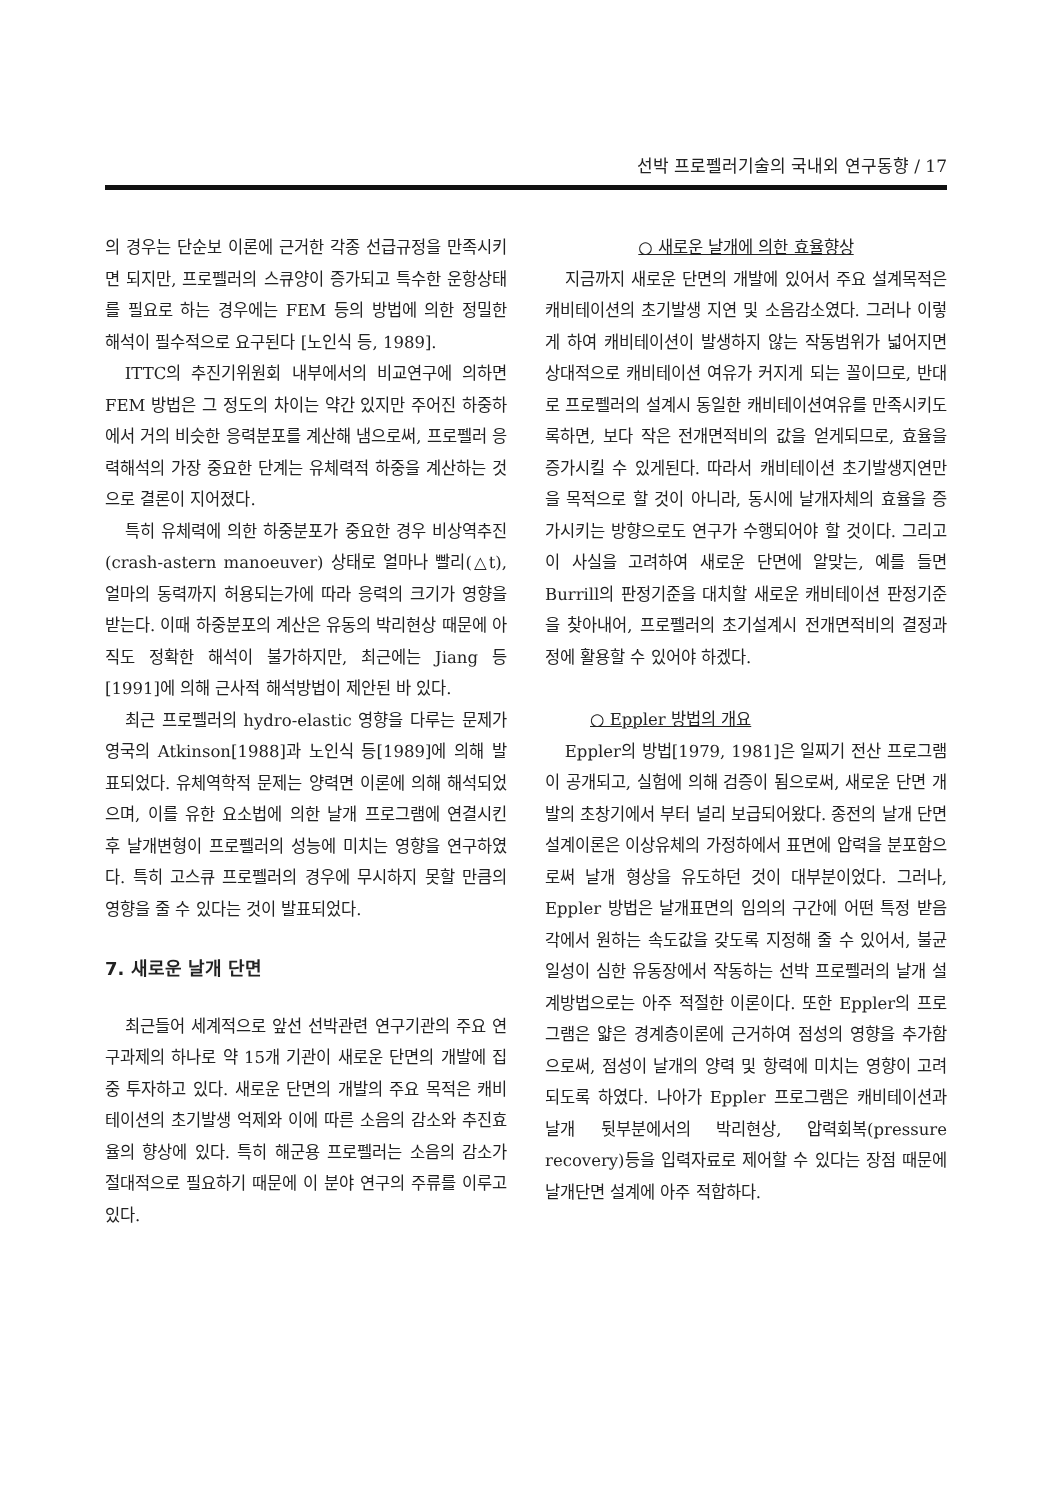선박 프로펠러기술의 국내외 연구동향 / 17
의 경우는 단순보 이론에 근거한 각종 선급규정을 만족시키면 되지만, 프로펠러의 스큐양이 증가되고 특수한 운항상태를 필요로 하는 경우에는 FEM 등의 방법에 의한 정밀한 해석이 필수적으로 요구된다 [노인식 등, 1989].
ITTC의 추진기위원회 내부에서의 비교연구에 의하면 FEM 방법은 그 정도의 차이는 약간 있지만 주어진 하중하에서 거의 비슷한 응력분포를 계산해 냄으로써, 프로펠러 응력해석의 가장 중요한 단계는 유체력적 하중을 계산하는 것으로 결론이 지어졌다.
특히 유체력에 의한 하중분포가 중요한 경우 비상역추진(crash-astern manoeuver) 상태로 얼마나 빨리(△t), 얼마의 동력까지 허용되는가에 따라 응력의 크기가 영향을 받는다. 이때 하중분포의 계산은 유동의 박리현상 때문에 아직도 정확한 해석이 불가하지만, 최근에는 Jiang 등[1991]에 의해 근사적 해석방법이 제안된 바 있다.
최근 프로펠러의 hydro-elastic 영향을 다루는 문제가 영국의 Atkinson[1988]과 노인식 등[1989]에 의해 발표되었다. 유체역학적 문제는 양력면 이론에 의해 해석되었으며, 이를 유한 요소법에 의한 날개 프로그램에 연결시킨 후 날개변형이 프로펠러의 성능에 미치는 영향을 연구하였다. 특히 고스큐 프로펠러의 경우에 무시하지 못할 만큼의 영향을 줄 수 있다는 것이 발표되었다.
7. 새로운 날개 단면
최근들어 세계적으로 앞선 선박관련 연구기관의 주요 연구과제의 하나로 약 15개 기관이 새로운 단면의 개발에 집중 투자하고 있다. 새로운 단면의 개발의 주요 목적은 캐비테이션의 초기발생 억제와 이에 따른 소음의 감소와 추진효율의 향상에 있다. 특히 해군용 프로펠러는 소음의 감소가 절대적으로 필요하기 때문에 이 분야 연구의 주류를 이루고 있다.
○ 새로운 날개에 의한 효율향상
지금까지 새로운 단면의 개발에 있어서 주요 설계목적은 캐비테이션의 초기발생 지연 및 소음감소였다. 그러나 이렇게 하여 캐비테이션이 발생하지 않는 작동범위가 넓어지면 상대적으로 캐비테이션 여유가 커지게 되는 꼴이므로, 반대로 프로펠러의 설계시 동일한 캐비테이션여유를 만족시키도록하면, 보다 작은 전개면적비의 값을 얻게되므로, 효율을 증가시킬 수 있게된다. 따라서 캐비테이션 초기발생지연만을 목적으로 할 것이 아니라, 동시에 날개자체의 효율을 증가시키는 방향으로도 연구가 수행되어야 할 것이다. 그리고 이 사실을 고려하여 새로운 단면에 알맞는, 예를 들면 Burrill의 판정기준을 대치할 새로운 캐비테이션 판정기준을 찾아내어, 프로펠러의 초기설계시 전개면적비의 결정과정에 활용할 수 있어야 하겠다.
○ Eppler 방법의 개요
Eppler의 방법[1979, 1981]은 일찌기 전산 프로그램이 공개되고, 실험에 의해 검증이 됨으로써, 새로운 단면 개발의 초창기에서 부터 널리 보급되어왔다. 종전의 날개 단면 설계이론은 이상유체의 가정하에서 표면에 압력을 분포함으로써 날개 형상을 유도하던 것이 대부분이었다. 그러나, Eppler 방법은 날개표면의 임의의 구간에 어떤 특정 받음각에서 원하는 속도값을 갖도록 지정해 줄 수 있어서, 불균일성이 심한 유동장에서 작동하는 선박 프로펠러의 날개 설계방법으로는 아주 적절한 이론이다. 또한 Eppler의 프로그램은 얇은 경계층이론에 근거하여 점성의 영향을 추가함으로써, 점성이 날개의 양력 및 항력에 미치는 영향이 고려되도록 하였다. 나아가 Eppler 프로그램은 캐비테이션과 날개 뒷부분에서의 박리현상, 압력회복(pressure recovery)등을 입력자료로 제어할 수 있다는 장점 때문에 날개단면 설계에 아주 적합하다.